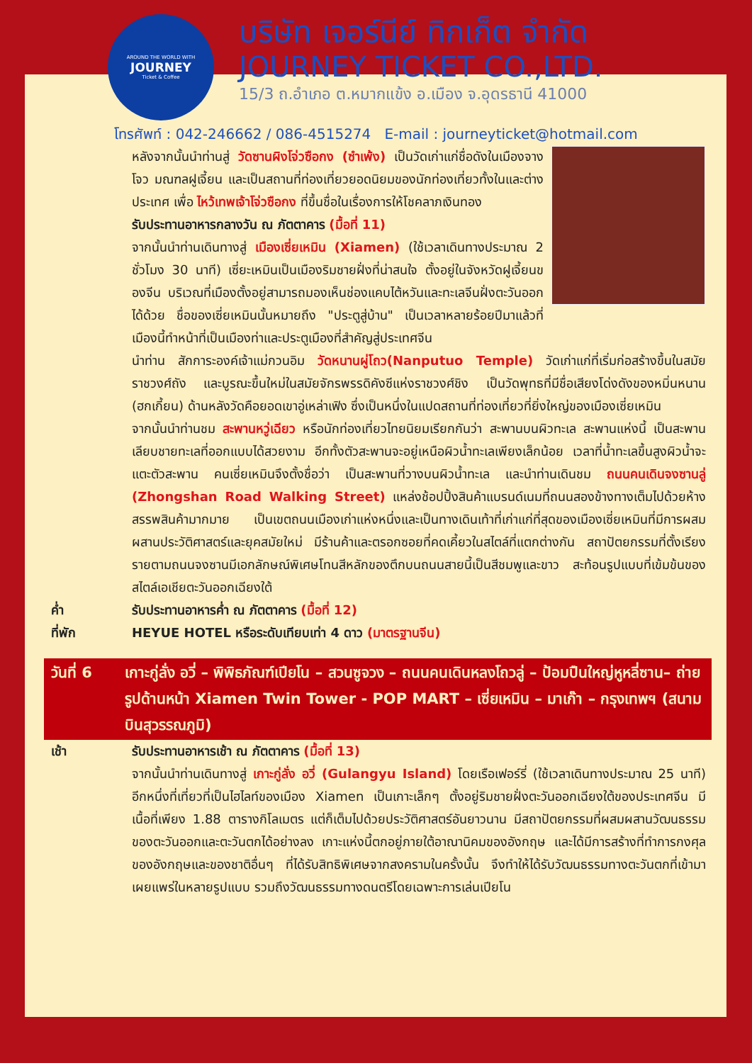AROUND THE WORLD WITH
JOURNEY
Ticket & Coffee
บริษัท เจอร์นีย์ ทิกเก็ต จำกัด
JOURNEY TICKET CO.,LTD.
15/3 ถ.อำเภอ ต.หมากแข้ง อ.เมือง จ.อุดรธานี 41000
โทรศัพท์ : 042-246662 / 086-4515274 E-mail : journeyticket@hotmail.com
หลังจากนั้นนำท่านสู่ วัดซานผิงโจ่วซือกง (ซำเพ้ง) เป็นวัดเก่าแก่ชื่อดังในเมืองจางโจว มณฑลฝูเจี้ยน และเป็นสถานที่ท่องเที่ยวยอดนิยมของนักท่องเที่ยวทั้งในและต่างประเทศ เพื่อ ไหว้เทพเจ้าโจ่วซือกง ที่ขึ้นชื่อในเรื่องการให้โชคลาภเงินทอง
รับประทานอาหารกลางวัน ณ ภัตตาคาร (มื้อที่ 11)
จากนั้นนำท่านเดินทางสู่ เมืองเซี่ยเหมิน (Xiamen) (ใช้เวลาเดินทางประมาณ 2 ชั่วโมง 30 นาที) เซี่ยะเหมินเป็นเมืองริมชายฝั่งที่น่าสนใจ ตั้งอยู่ในจังหวัดฝูเจี้ยนของจีน บริเวณที่เมืองตั้งอยู่สามารถมองเห็นช่องแคบไต้หวันและทะเลจีนฝั่งตะวันออกได้ด้วย ชื่อของเซี่ยเหมินนั้นหมายถึง "ประตูสู่บ้าน" เป็นเวลาหลายร้อยปีมาแล้วที่เมืองนี้ทำหน้าที่เป็นเมืองท่าและประตูเมืองที่สำคัญสู่ประเทศจีน
นำท่าน สักการะองค์เจ้าแม่กวนอิม วัดหนานผู่โถว(Nanputuo Temple) วัดเก่าแก่ที่เริ่มก่อสร้างขึ้นในสมัยราชวงศ์ถัง และบูรณะขึ้นใหม่ในสมัยจักรพรรดิคังซีแห่งราชวงศ์ชิง เป็นวัดพุทธที่มีชื่อเสียงโด่งดังของหมิ่นหนาน (ฮกเกี้ยน) ด้านหลังวัดคือยอดเขาอู่เหล่าเฟิง ซึ่งเป็นหนึ่งในแปดสถานที่ท่องเที่ยวที่ยิ่งใหญ่ของเมืองเซี่ยเหมิน
จากนั้นนำท่านชม สะพานหวู่เฉียว หรือนักท่องเที่ยวไทยนิยมเรียกกันว่า สะพานบนผิวทะเล สะพานแห่งนี้ เป็นสะพานเลียบชายทะเลที่ออกแบบได้สวยงาม อีกทั้งตัวสะพานจะอยู่เหนือผิวน้ำทะเลเพียงเล็กน้อย เวลาที่น้ำทะเลขึ้นสูงผิวน้ำจะแตะตัวสะพาน คนเซี่ยเหมินจึงตั้งชื่อว่า เป็นสะพานที่วางบนผิวน้ำทะเล และนำท่านเดินชม ถนนคนเดินจงซานลู่ (Zhongshan Road Walking Street) แหล่งช้อปปิ้งสินค้าแบรนด์เนมที่ถนนสองข้างทางเต็มไปด้วยห้างสรรพสินค้ามากมาย เป็นเขตถนนเมืองเก่าแห่งหนึ่งและเป็นทางเดินเท้าที่เก่าแก่ที่สุดของเมืองเซี่ยเหมินที่มีการผสมผสานประวัติศาสตร์และยุคสมัยใหม่ มีร้านค้าและตรอกซอยที่คดเคี้ยวในสไตล์ที่แตกต่างกัน สถาปัตยกรรมที่ตั้งเรียงรายตามถนนจงซานมีเอกลักษณ์พิเศษโทนสีหลักของตึกบนถนนสายนี้เป็นสีชมพูและขาว สะท้อนรูปแบบที่เข้มข้นของสไตล์เอเชียตะวันออกเฉียงใต้
ค่ำ รับประทานอาหารค่ำ ณ ภัตตาคาร (มื้อที่ 12)
ที่พัก HEYUE HOTEL หรือระดับเทียบเท่า 4 ดาว (มาตรฐานจีน)
วันที่ 6 เกาะกู่ลั่ง อวี่ – พิพิธภัณฑ์เปียโน – สวนซูจวง – ถนนคนเดินหลงโถวลู่ – ป้อมปืนใหญ่หูหลี่ซาน– ถ่ายรูปด้านหน้า Xiamen Twin Tower - POP MART – เซี่ยเหมิน – มาเก๊า – กรุงเทพฯ (สนามบินสุวรรณภูมิ)
เช้า รับประทานอาหารเช้า ณ ภัตตาคาร (มื้อที่ 13)
จากนั้นนำท่านเดินทางสู่ เกาะกู่ลั่ง อวี่ (Gulangyu Island) โดยเรือเฟอร์รี่ (ใช้เวลาเดินทางประมาณ 25 นาที) อีกหนึ่งที่เที่ยวที่เป็นไฮไลท์ของเมือง Xiamen เป็นเกาะเล็กๆ ตั้งอยู่ริมชายฝั่งตะวันออกเฉียงใต้ของประเทศจีน มีเนื้อที่เพียง 1.88 ตารางกิโลเมตร แต่ก็เต็มไปด้วยประวัติศาสตร์อันยาวนาน มีสถาปัตยกรรมที่ผสมผสานวัฒนธรรมของตะวันออกและตะวันตกได้อย่างลง เกาะแห่งนี้ตกอยู่ภายใต้อาณานิคมของอังกฤษ และได้มีการสร้างที่ทำการกงศุลของอังกฤษและของชาติอื่นๆ ที่ได้รับสิทธิพิเศษจากสงครามในครั้งนั้น จึงทำให้ได้รับวัฒนธรรมทางตะวันตกที่เข้ามาเผยแพร่ในหลายรูปแบบ รวมถึงวัฒนธรรมทางดนตรีโดยเฉพาะการเล่นเปียโน